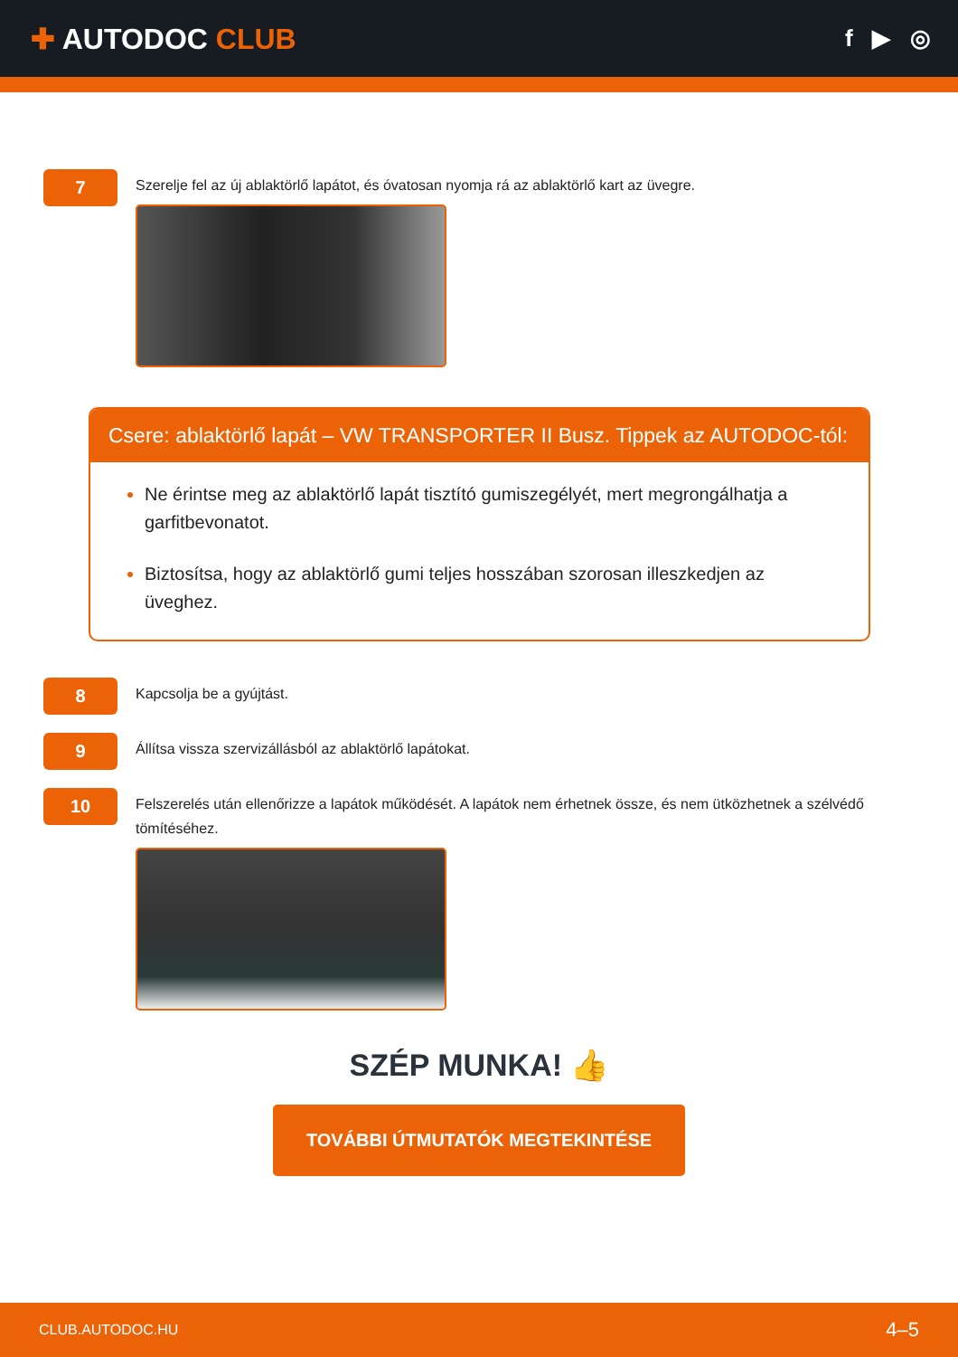✚ AUTODOC CLUB
f ▶ ◎
7
Szerelje fel az új ablaktörlő lapátot, és óvatosan nyomja rá az ablaktörlő kart az üvegre.
Csere: ablaktörlő lapát – VW TRANSPORTER II Busz. Tippek az AUTODOC-tól:
Ne érintse meg az ablaktörlő lapát tisztító gumiszegélyét, mert megrongálhatja a garfitbevonatot.
Biztosítsa, hogy az ablaktörlő gumi teljes hosszában szorosan illeszkedjen az üveghez.
8
Kapcsolja be a gyújtást.
9
Állítsa vissza szervizállásból az ablaktörlő lapátokat.
10
Felszerelés után ellenőrizze a lapátok működését. A lapátok nem érhetnek össze, és nem ütközhetnek a szélvédő tömítéséhez.
SZÉP MUNKA! 👍
TOVÁBBI ÚTMUTATÓK MEGTEKINTÉSE
CLUB.AUTODOC.HU 4–5